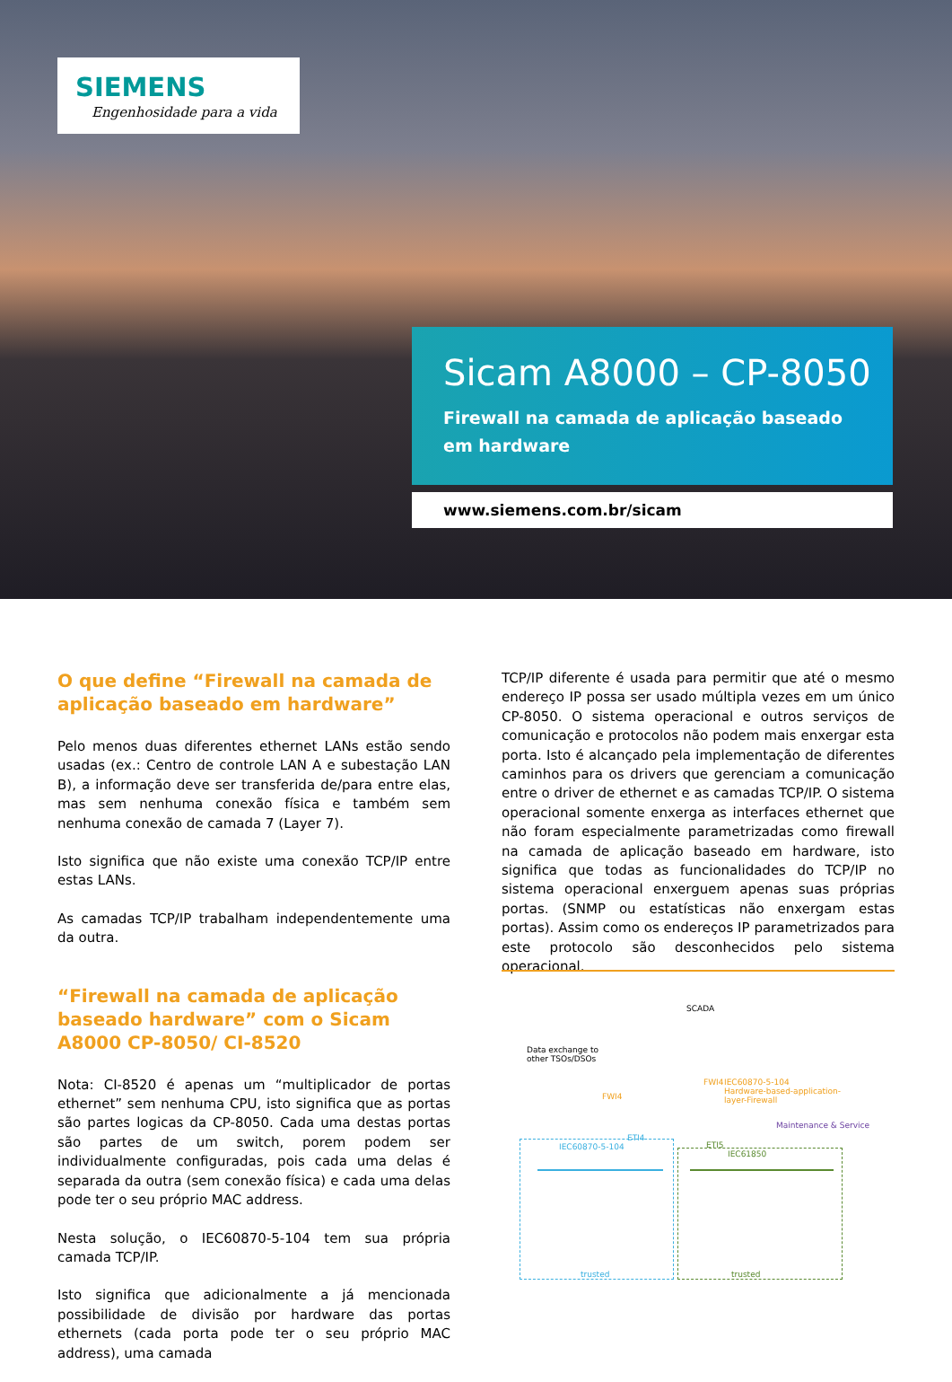SIEMENS
Engenhosidade para a vida
Sicam A8000 – CP-8050
Firewall na camada de aplicação baseado
em hardware
www.siemens.com.br/sicam
O que define “Firewall na camada de aplicação baseado em hardware”
Pelo menos duas diferentes ethernet LANs estão sendo usadas (ex.: Centro de controle LAN A e subestação LAN B), a informação deve ser transferida de/para entre elas, mas sem nenhuma conexão física e também sem nenhuma conexão de camada 7 (Layer 7).
Isto significa que não existe uma conexão TCP/IP entre estas LANs.
As camadas TCP/IP trabalham independentemente uma da outra.
“Firewall na camada de aplicação baseado hardware” com o Sicam A8000 CP-8050/ CI-8520
Nota: CI-8520 é apenas um “multiplicador de portas ethernet” sem nenhuma CPU, isto significa que as portas são partes logicas da CP-8050. Cada uma destas portas são partes de um switch, porem podem ser individualmente configuradas, pois cada uma delas é separada da outra (sem conexão física) e cada uma delas pode ter o seu próprio MAC address.
Nesta solução, o IEC60870-5-104 tem sua própria camada TCP/IP.
Isto significa que adicionalmente a já mencionada possibilidade de divisão por hardware das portas ethernets (cada porta pode ter o seu próprio MAC address), uma camada
TCP/IP diferente é usada para permitir que até o mesmo endereço IP possa ser usado múltipla vezes em um único CP-8050. O sistema operacional e outros serviços de comunicação e protocolos não podem mais enxergar esta porta. Isto é alcançado pela implementação de diferentes caminhos para os drivers que gerenciam a comunicação entre o driver de ethernet e as camadas TCP/IP. O sistema operacional somente enxerga as interfaces ethernet que não foram especialmente parametrizadas como firewall na camada de aplicação baseado em hardware, isto significa que todas as funcionalidades do TCP/IP no sistema operacional enxerguem apenas suas próprias portas. (SNMP ou estatísticas não enxergam estas portas). Assim como os endereços IP parametrizados para este protocolo são desconhecidos pelo sistema operacional.
SCADA
Data exchange to
other TSOs/DSOs
FWI4
FWI4
IEC60870-5-104
Hardware-based-application-
layer-Firewall
Maintenance & Service
IEC60870-5-104
ETI4
ETI5
IEC61850
trusted trusted